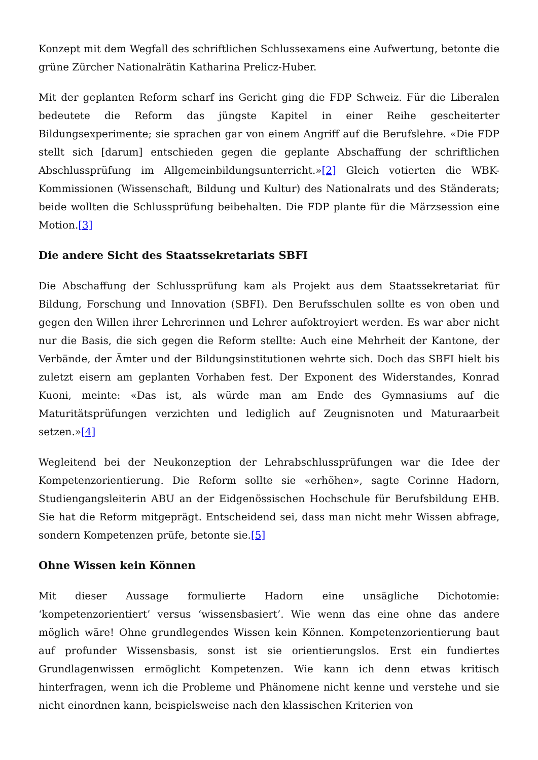Konzept mit dem Wegfall des schriftlichen Schlussexamens eine Aufwertung, betonte die grüne Zürcher Nationalrätin Katharina Prelicz-Huber.
Mit der geplanten Reform scharf ins Gericht ging die FDP Schweiz. Für die Liberalen bedeutete die Reform das jüngste Kapitel in einer Reihe gescheiterter Bildungsexperimente; sie sprachen gar von einem Angriff auf die Berufslehre. «Die FDP stellt sich [darum] entschieden gegen die geplante Abschaffung der schriftlichen Abschlussprüfung im Allgemeinbildungsunterricht.»[2] Gleich votierten die WBK-Kommissionen (Wissenschaft, Bildung und Kultur) des Nationalrats und des Ständerats; beide wollten die Schlussprüfung beibehalten. Die FDP plante für die Märzsession eine Motion.[3]
Die andere Sicht des Staatssekretariats SBFI
Die Abschaffung der Schlussprüfung kam als Projekt aus dem Staatssekretariat für Bildung, Forschung und Innovation (SBFI). Den Berufsschulen sollte es von oben und gegen den Willen ihrer Lehrerinnen und Lehrer aufoktroyiert werden. Es war aber nicht nur die Basis, die sich gegen die Reform stellte: Auch eine Mehrheit der Kantone, der Verbände, der Ämter und der Bildungsinstitutionen wehrte sich. Doch das SBFI hielt bis zuletzt eisern am geplanten Vorhaben fest. Der Exponent des Widerstandes, Konrad Kuoni, meinte: «Das ist, als würde man am Ende des Gymnasiums auf die Maturitätsprüfungen verzichten und lediglich auf Zeugnisnoten und Maturaarbeit setzen.»[4]
Wegleitend bei der Neukonzeption der Lehrabschlussprüfungen war die Idee der Kompetenzorientierung. Die Reform sollte sie «erhöhen», sagte Corinne Hadorn, Studiengangsleiterin ABU an der Eidgenössischen Hochschule für Berufsbildung EHB. Sie hat die Reform mitgeprägt. Entscheidend sei, dass man nicht mehr Wissen abfrage, sondern Kompetenzen prüfe, betonte sie.[5]
Ohne Wissen kein Können
Mit dieser Aussage formulierte Hadorn eine unsägliche Dichotomie: ‘kompetenzorientiert’ versus ‘wissensbasiert’. Wie wenn das eine ohne das andere möglich wäre! Ohne grundlegendes Wissen kein Können. Kompetenzorientierung baut auf profunder Wissensbasis, sonst ist sie orientierungslos. Erst ein fundiertes Grundlagenwissen ermöglicht Kompetenzen. Wie kann ich denn etwas kritisch hinterfragen, wenn ich die Probleme und Phänomene nicht kenne und verstehe und sie nicht einordnen kann, beispielsweise nach den klassischen Kriterien von